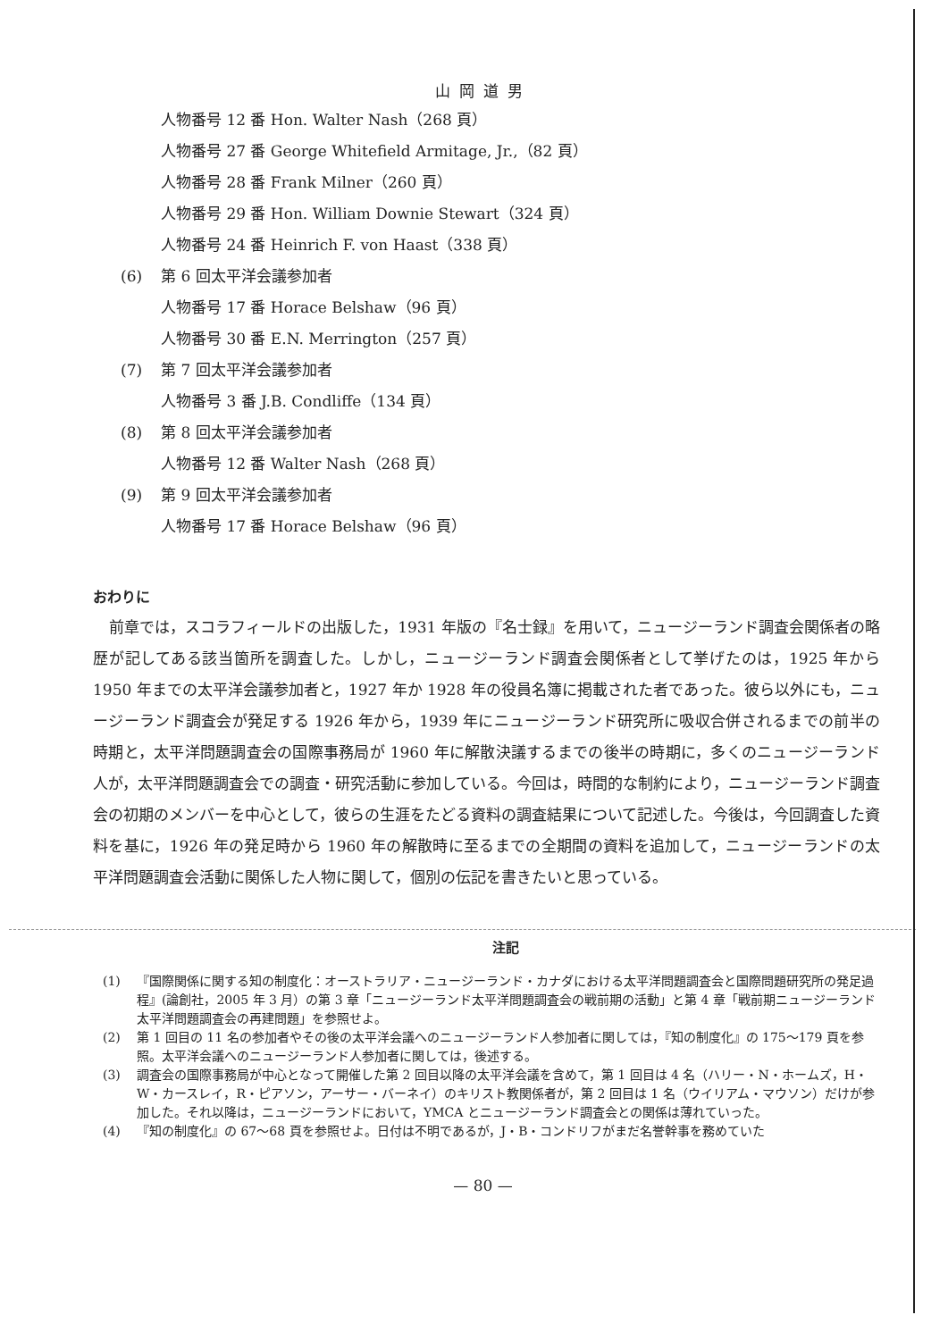山岡道男
人物番号 12 番 Hon. Walter Nash（268 頁）
人物番号 27 番 George Whitefield Armitage, Jr.,（82 頁）
人物番号 28 番 Frank Milner（260 頁）
人物番号 29 番 Hon. William Downie Stewart（324 頁）
人物番号 24 番 Heinrich F. von Haast（338 頁）
(6) 第 6 回太平洋会議参加者
人物番号 17 番 Horace Belshaw（96 頁）
人物番号 30 番 E.N. Merrington（257 頁）
(7) 第 7 回太平洋会議参加者
人物番号 3 番 J.B. Condliffe（134 頁）
(8) 第 8 回太平洋会議参加者
人物番号 12 番 Walter Nash（268 頁）
(9) 第 9 回太平洋会議参加者
人物番号 17 番 Horace Belshaw（96 頁）
おわりに
前章では，スコラフィールドの出版した，1931 年版の『名士録』を用いて，ニュージーランド調査会関係者の略歴が記してある該当箇所を調査した。しかし，ニュージーランド調査会関係者として挙げたのは，1925 年から 1950 年までの太平洋会議参加者と，1927 年か 1928 年の役員名簿に掲載された者であった。彼ら以外にも，ニュージーランド調査会が発足する 1926 年から，1939 年にニュージーランド研究所に吸収合併されるまでの前半の時期と，太平洋問題調査会の国際事務局が 1960 年に解散決議するまでの後半の時期に，多くのニュージーランド人が，太平洋問題調査会での調査・研究活動に参加している。今回は，時間的な制約により，ニュージーランド調査会の初期のメンバーを中心として，彼らの生涯をたどる資料の調査結果について記述した。今後は，今回調査した資料を基に，1926 年の発足時から 1960 年の解散時に至るまでの全期間の資料を追加して，ニュージーランドの太平洋問題調査会活動に関係した人物に関して，個別の伝記を書きたいと思っている。
注記
(1) 『国際関係に関する知の制度化：オーストラリア・ニュージーランド・カナダにおける太平洋問題調査会と国際問題研究所の発足過程』(論創社，2005 年 3 月）の第 3 章「ニュージーランド太平洋問題調査会の戦前期の活動」と第 4 章「戦前期ニュージーランド太平洋問題調査会の再建問題」を参照せよ。
(2) 第 1 回目の 11 名の参加者やその後の太平洋会議へのニュージーランド人参加者に関しては，『知の制度化』の 175〜179 頁を参照。太平洋会議へのニュージーランド人参加者に関しては，後述する。
(3) 調査会の国際事務局が中心となって開催した第 2 回目以降の太平洋会議を含めて，第 1 回目は 4 名（ハリー・N・ホームズ，H・W・カースレイ，R・ピアソン，アーサー・バーネイ）のキリスト教関係者が，第 2 回目は 1 名（ウイリアム・マウソン）だけが参加した。それ以降は，ニュージーランドにおいて，YMCA とニュージーランド調査会との関係は薄れていった。
(4) 『知の制度化』の 67〜68 頁を参照せよ。日付は不明であるが，J・B・コンドリフがまだ名誉幹事を務めていた
— 80 —